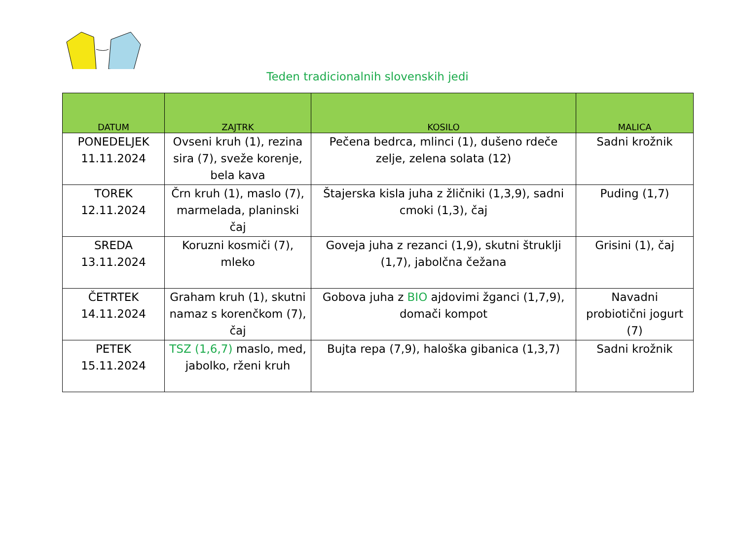Teden tradicionalnih slovenskih jedi
| DATUM | ZAJTRK | KOSILO | MALICA |
| --- | --- | --- | --- |
| PONEDELJEK 11.11.2024 | Ovseni kruh (1), rezina sira (7), sveže korenje, bela kava | Pečena bedrca, mlinci (1), dušeno rdeče zelje, zelena solata (12) | Sadni krožnik |
| TOREK 12.11.2024 | Črn kruh (1), maslo (7), marmelada, planinski čaj | Štajerska kisla juha z žličniki (1,3,9), sadni cmoki (1,3), čaj | Puding (1,7) |
| SREDA 13.11.2024 | Koruzni kosmiči (7), mleko | Goveja juha z rezanci (1,9), skutni štruklji (1,7), jabolčna čežana | Grisini (1), čaj |
| ČETRTEK 14.11.2024 | Graham kruh (1), skutni namaz s korenčkom (7), čaj | Gobova juha z BIO ajdovimi žganci (1,7,9), domači kompot | Navadni probiotični jogurt (7) |
| PETEK 15.11.2024 | TSZ (1,6,7) maslo, med, jabolko, rženi kruh | Bujta repa (7,9), haloška gibanica (1,3,7) | Sadni krožnik |